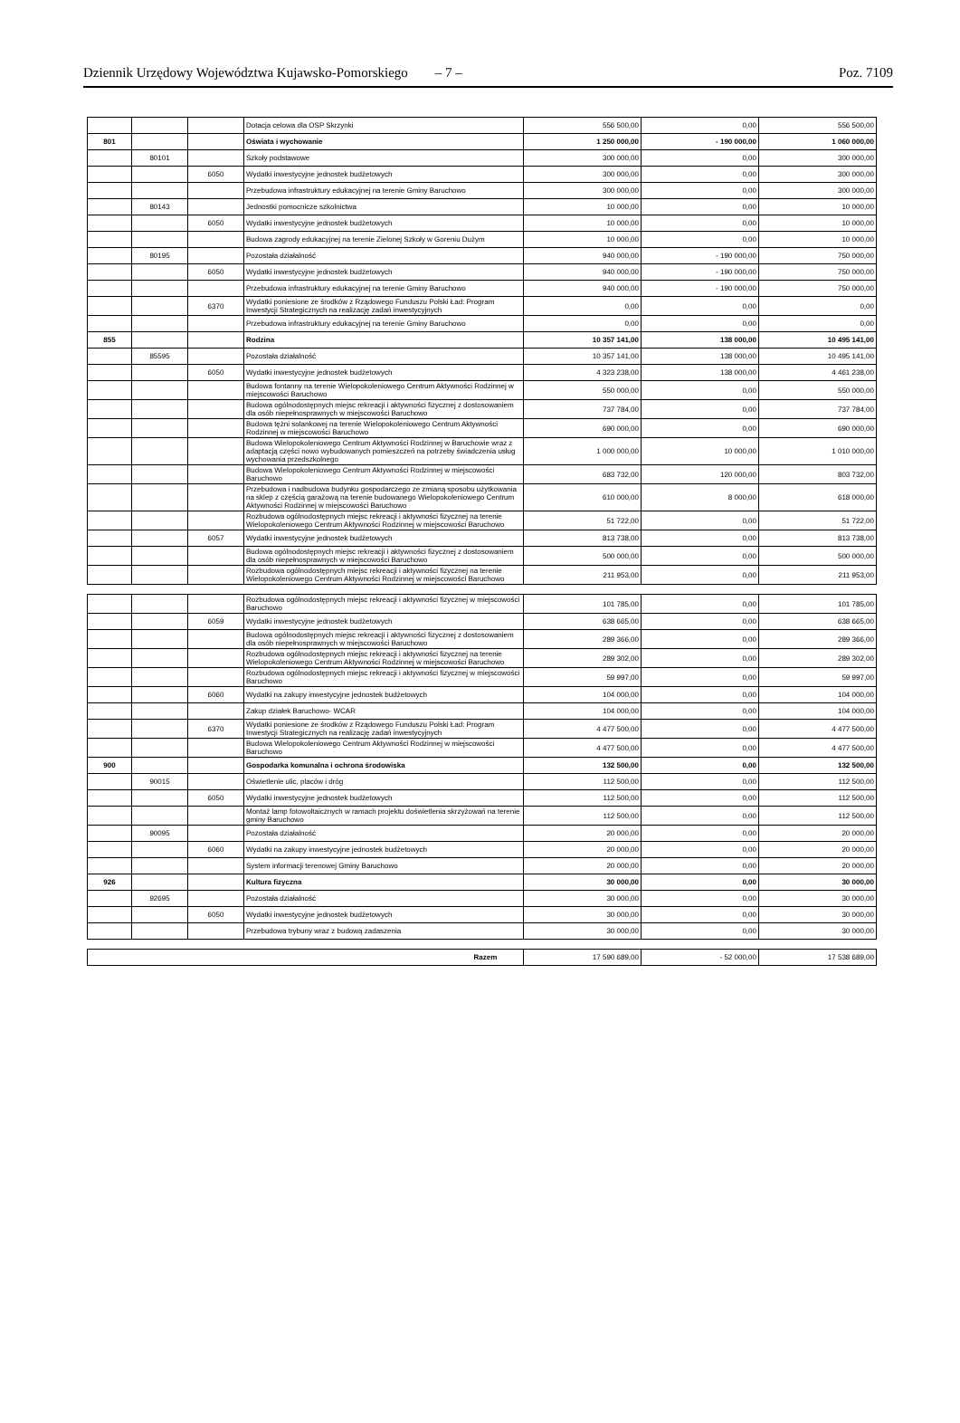Dziennik Urzędowy Województwa Kujawsko-Pomorskiego – 7 – Poz. 7109
| | | | Dotacja celowa dla OSP Skrzynki | 556 500,00 | 0,00 | 556 500,00 |
| 801 | | | Oświata i wychowanie | 1 250 000,00 | - 190 000,00 | 1 060 000,00 |
| | 80101 | | Szkoły podstawowe | 300 000,00 | 0,00 | 300 000,00 |
| | | 6050 | Wydatki inwestycyjne jednostek budżetowych | 300 000,00 | 0,00 | 300 000,00 |
| | | | Przebudowa infrastruktury edukacyjnej na terenie Gminy Baruchowo | 300 000,00 | 0,00 | 300 000,00 |
| | 80143 | | Jednostki pomocnicze szkolnictwa | 10 000,00 | 0,00 | 10 000,00 |
| | | 6050 | Wydatki inwestycyjne jednostek budżetowych | 10 000,00 | 0,00 | 10 000,00 |
| | | | Budowa zagrody edukacyjnej na terenie Zielonej Szkoły w Goreniu Dużym | 10 000,00 | 0,00 | 10 000,00 |
| | 80195 | | Pozostała działalność | 940 000,00 | - 190 000,00 | 750 000,00 |
| | | 6050 | Wydatki inwestycyjne jednostek budżetowych | 940 000,00 | - 190 000,00 | 750 000,00 |
| | | | Przebudowa infrastruktury edukacyjnej na terenie Gminy Baruchowo | 940 000,00 | - 190 000,00 | 750 000,00 |
| | | 6370 | Wydatki poniesione ze środków z Rządowego Funduszu Polski Ład: Program Inwestycji Strategicznych na realizację zadań inwestycyjnych | 0,00 | 0,00 | 0,00 |
| | | | Przebudowa infrastruktury edukacyjnej na terenie Gminy Baruchowo | 0,00 | 0,00 | 0,00 |
| 855 | | | Rodzina | 10 357 141,00 | 138 000,00 | 10 495 141,00 |
| | 85595 | | Pozostała działalność | 10 357 141,00 | 138 000,00 | 10 495 141,00 |
| | | 6050 | Wydatki inwestycyjne jednostek budżetowych | 4 323 238,00 | 138 000,00 | 4 461 238,00 |
| | | | Budowa fontanny na terenie Wielopokoleniowego Centrum Aktywności Rodzinnej w miejscowości Baruchowo | 550 000,00 | 0,00 | 550 000,00 |
| | | | Budowa ogólnodostępnych miejsc rekreacji i aktywności fizycznej z dostosowaniem dla osób niepełnosprawnych w miejscowości Baruchowo | 737 784,00 | 0,00 | 737 784,00 |
| | | | Budowa tężni solankowej na terenie Wielopokoleniowego Centrum Aktywności Rodzinnej w miejscowości Baruchowo | 690 000,00 | 0,00 | 690 000,00 |
| | | | Budowa Wielopokoleniowego Centrum Aktywności Rodzinnej w Baruchowie wraz z adaptacją części nowo wybudowanych pomieszczeń na potrzeby świadczenia usług wychowania przedszkolnego | 1 000 000,00 | 10 000,00 | 1 010 000,00 |
| | | | Budowa Wielopokoleniowego Centrum Aktywności Rodzinnej w miejscowości Baruchowo | 683 732,00 | 120 000,00 | 803 732,00 |
| | | | Przebudowa i nadbudowa budynku gospodarczego ze zmianą sposobu użytkowania na sklep z częścią garażową na terenie budowanego Wielopokoleniowego Centrum Aktywności Rodzinnej w miejscowości Baruchowo | 610 000,00 | 8 000,00 | 618 000,00 |
| | | | Rozbudowa ogólnodostępnych miejsc rekreacji i aktywności fizycznej na terenie Wielopokoleniowego Centrum Aktywności Rodzinnej w miejscowości Baruchowo | 51 722,00 | 0,00 | 51 722,00 |
| | | 6057 | Wydatki inwestycyjne jednostek budżetowych | 813 738,00 | 0,00 | 813 738,00 |
| | | | Budowa ogólnodostępnych miejsc rekreacji i aktywności fizycznej z dostosowaniem dla osób niepełnosprawnych w miejscowości Baruchowo | 500 000,00 | 0,00 | 500 000,00 |
| | | | Rozbudowa ogólnodostępnych miejsc rekreacji i aktywności fizycznej na terenie Wielopokoleniowego Centrum Aktywności Rodzinnej w miejscowości Baruchowo | 211 953,00 | 0,00 | 211 953,00 |
| | | | Rozbudowa ogólnodostępnych miejsc rekreacji i aktywności fizycznej w miejscowości Baruchowo | 101 785,00 | 0,00 | 101 785,00 |
| | | 6059 | Wydatki inwestycyjne jednostek budżetowych | 638 665,00 | 0,00 | 638 665,00 |
| | | | Budowa ogólnodostępnych miejsc rekreacji i aktywności fizycznej z dostosowaniem dla osób niepełnosprawnych w miejscowości Baruchowo | 289 366,00 | 0,00 | 289 366,00 |
| | | | Rozbudowa ogólnodostępnych miejsc rekreacji i aktywności fizycznej na terenie Wielopokoleniowego Centrum Aktywności Rodzinnej w miejscowości Baruchowo | 289 302,00 | 0,00 | 289 302,00 |
| | | | Rozbudowa ogólnodostępnych miejsc rekreacji i aktywności fizycznej w miejscowości Baruchowo | 59 997,00 | 0,00 | 59 997,00 |
| | | 6060 | Wydatki na zakupy inwestycyjne jednostek budżetowych | 104 000,00 | 0,00 | 104 000,00 |
| | | | Zakup działek Baruchowo- WCAR | 104 000,00 | 0,00 | 104 000,00 |
| | | 6370 | Wydatki poniesione ze środków z Rządowego Funduszu Polski Ład: Program Inwestycji Strategicznych na realizację zadań inwestycyjnych | 4 477 500,00 | 0,00 | 4 477 500,00 |
| | | | Budowa Wielopokoleniowego Centrum Aktywności Rodzinnej w miejscowości Baruchowo | 4 477 500,00 | 0,00 | 4 477 500,00 |
| 900 | | | Gospodarka komunalna i ochrona środowiska | 132 500,00 | 0,00 | 132 500,00 |
| | 90015 | | Oświetlenie ulic, placów i dróg | 112 500,00 | 0,00 | 112 500,00 |
| | | 6050 | Wydatki inwestycyjne jednostek budżetowych | 112 500,00 | 0,00 | 112 500,00 |
| | | | Montaż lamp fotowoltaicznych w ramach projektu doświetlenia skrzyżowań na terenie gminy Baruchowo | 112 500,00 | 0,00 | 112 500,00 |
| | 90095 | | Pozostała działalność | 20 000,00 | 0,00 | 20 000,00 |
| | | 6060 | Wydatki na zakupy inwestycyjne jednostek budżetowych | 20 000,00 | 0,00 | 20 000,00 |
| | | | System informacji terenowej Gminy Baruchowo | 20 000,00 | 0,00 | 20 000,00 |
| 926 | | | Kultura fizyczna | 30 000,00 | 0,00 | 30 000,00 |
| | 92695 | | Pozostała działalność | 30 000,00 | 0,00 | 30 000,00 |
| | | 6050 | Wydatki inwestycyjne jednostek budżetowych | 30 000,00 | 0,00 | 30 000,00 |
| | | | Przebudowa trybuny wraz z budową zadaszenia | 30 000,00 | 0,00 | 30 000,00 |
| Razem | 17 590 689,00 | - 52 000,00 | 17 538 689,00 |